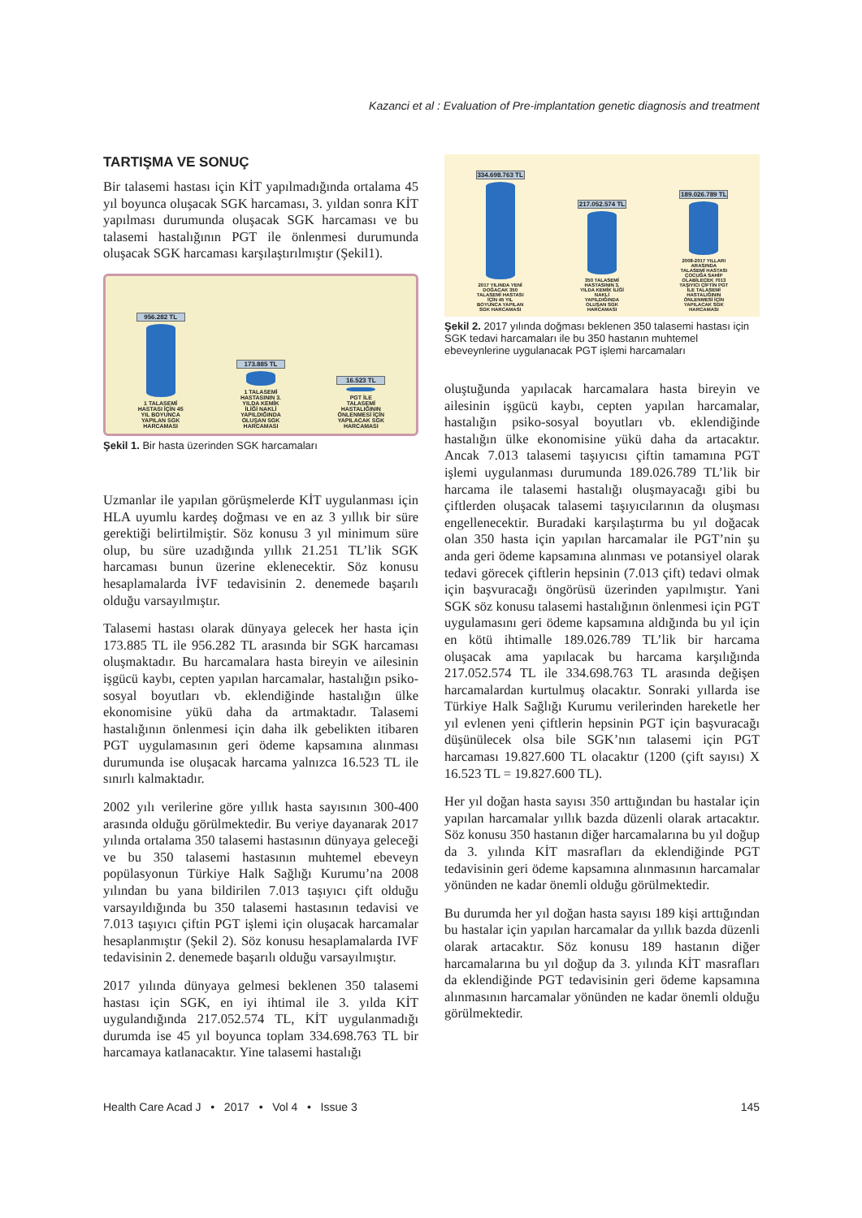Kazanci et al : Evaluation of Pre-implantation genetic diagnosis and treatment
TARTIŞMA VE SONUÇ
Bir talasemi hastası için KİT yapılmadığında ortalama 45 yıl boyunca oluşacak SGK harcaması, 3. yıldan sonra KİT yapılması durumunda oluşacak SGK harcaması ve bu talasemi hastalığının PGT ile önlenmesi durumunda oluşacak SGK harcaması karşılaştırılmıştır (Şekil1).
956.282 TL
1 TALASEMİ HASTASI İÇİN 45 YIL BOYUNCA YAPILAN SGK HARCAMASI
173.885 TL
1 TALASEMİ HASTASININ 3. YILDA KEMİK İLİĞİ NAKLİ YAPILDIĞINDA OLUŞAN SGK HARCAMASI
16.523 TL
PGT İLE TALASEMİ HASTALIĞININ ÖNLENMESİ İÇİN YAPILACAK SGK HARCAMASI
Şekil 1. Bir hasta üzerinden SGK harcamaları
Uzmanlar ile yapılan görüşmelerde KİT uygulanması için HLA uyumlu kardeş doğması ve en az 3 yıllık bir süre gerektiği belirtilmiştir. Söz konusu 3 yıl minimum süre olup, bu süre uzadığında yıllık 21.251 TL’lik SGK harcaması bunun üzerine eklenecektir. Söz konusu hesaplamalarda İVF tedavisinin 2. denemede başarılı olduğu varsayılmıştır.
Talasemi hastası olarak dünyaya gelecek her hasta için 173.885 TL ile 956.282 TL arasında bir SGK harcaması oluşmaktadır. Bu harcamalara hasta bireyin ve ailesinin işgücü kaybı, cepten yapılan harcamalar, hastalığın psiko-sosyal boyutları vb. eklendiğinde hastalığın ülke ekonomisine yükü daha da artmaktadır. Talasemi hastalığının önlenmesi için daha ilk gebelikten itibaren PGT uygulamasının geri ödeme kapsamına alınması durumunda ise oluşacak harcama yalnızca 16.523 TL ile sınırlı kalmaktadır.
2002 yılı verilerine göre yıllık hasta sayısının 300-400 arasında olduğu görülmektedir. Bu veriye dayanarak 2017 yılında ortalama 350 talasemi hastasının dünyaya geleceği ve bu 350 talasemi hastasının muhtemel ebeveyn popülasyonun Türkiye Halk Sağlığı Kurumu’na 2008 yılından bu yana bildirilen 7.013 taşıyıcı çift olduğu varsayıldığında bu 350 talasemi hastasının tedavisi ve 7.013 taşıyıcı çiftin PGT işlemi için oluşacak harcamalar hesaplanmıştır (Şekil 2). Söz konusu hesaplamalarda IVF tedavisinin 2. denemede başarılı olduğu varsayılmıştır.
2017 yılında dünyaya gelmesi beklenen 350 talasemi hastası için SGK, en iyi ihtimal ile 3. yılda KİT uygulandığında 217.052.574 TL, KİT uygulanmadığı durumda ise 45 yıl boyunca toplam 334.698.763 TL bir harcamaya katlanacaktır. Yine talasemi hastalığı
334.698.763 TL
2017 YILINDA YENİ DOĞACAK 350 TALASEMİ HASTASI İÇİN 45 YIL BOYUNCA YAPILAN SGK HARCAMASI
217.052.574 TL
350 TALASEMİ HASTASININ 3. YILDA KEMİK İLİĞİ NAKLİ YAPILDIĞINDA OLUŞAN SGK HARCAMASI
189.026.789 TL
2008-2017 YILLARI ARASINDA TALASEMİ HASTASI ÇOCUĞA SAHİP OLABİLECEK 7013 TAŞIYICI ÇİFTİN PGT İLE TALASEMİ HASTALIĞININ ÖNLENMESİ İÇİN YAPILACAK SGK HARCAMASI
Şekil 2. 2017 yılında doğması beklenen 350 talasemi hastası için SGK tedavi harcamaları ile bu 350 hastanın muhtemel ebeveynlerine uygulanacak PGT işlemi harcamaları
oluştuğunda yapılacak harcamalara hasta bireyin ve ailesinin işgücü kaybı, cepten yapılan harcamalar, hastalığın psiko-sosyal boyutları vb. eklendiğinde hastalığın ülke ekonomisine yükü daha da artacaktır. Ancak 7.013 talasemi taşıyıcısı çiftin tamamına PGT işlemi uygulanması durumunda 189.026.789 TL’lik bir harcama ile talasemi hastalığı oluşmayacağı gibi bu çiftlerden oluşacak talasemi taşıyıcılarının da oluşması engellenecektir. Buradaki karşılaştırma bu yıl doğacak olan 350 hasta için yapılan harcamalar ile PGT’nin şu anda geri ödeme kapsamına alınması ve potansiyel olarak tedavi görecek çiftlerin hepsinin (7.013 çift) tedavi olmak için başvuracağı öngörüsü üzerinden yapılmıştır. Yani SGK söz konusu talasemi hastalığının önlenmesi için PGT uygulamasını geri ödeme kapsamına aldığında bu yıl için en kötü ihtimalle 189.026.789 TL’lik bir harcama oluşacak ama yapılacak bu harcama karşılığında 217.052.574 TL ile 334.698.763 TL arasında değişen harcamalardan kurtulmuş olacaktır. Sonraki yıllarda ise Türkiye Halk Sağlığı Kurumu verilerinden hareketle her yıl evlenen yeni çiftlerin hepsinin PGT için başvuracağı düşünülecek olsa bile SGK’nın talasemi için PGT harcaması 19.827.600 TL olacaktır (1200 (çift sayısı) X 16.523 TL = 19.827.600 TL).
Her yıl doğan hasta sayısı 350 arttığından bu hastalar için yapılan harcamalar yıllık bazda düzenli olarak artacaktır. Söz konusu 350 hastanın diğer harcamalarına bu yıl doğup da 3. yılında KİT masrafları da eklendiğinde PGT tedavisinin geri ödeme kapsamına alınmasının harcamalar yönünden ne kadar önemli olduğu görülmektedir.
Bu durumda her yıl doğan hasta sayısı 189 kişi arttığından bu hastalar için yapılan harcamalar da yıllık bazda düzenli olarak artacaktır. Söz konusu 189 hastanın diğer harcamalarına bu yıl doğup da 3. yılında KİT masrafları da eklendiğinde PGT tedavisinin geri ödeme kapsamına alınmasının harcamalar yönünden ne kadar önemli olduğu görülmektedir.
Health Care Acad J • 2017 • Vol 4 • Issue 3 145